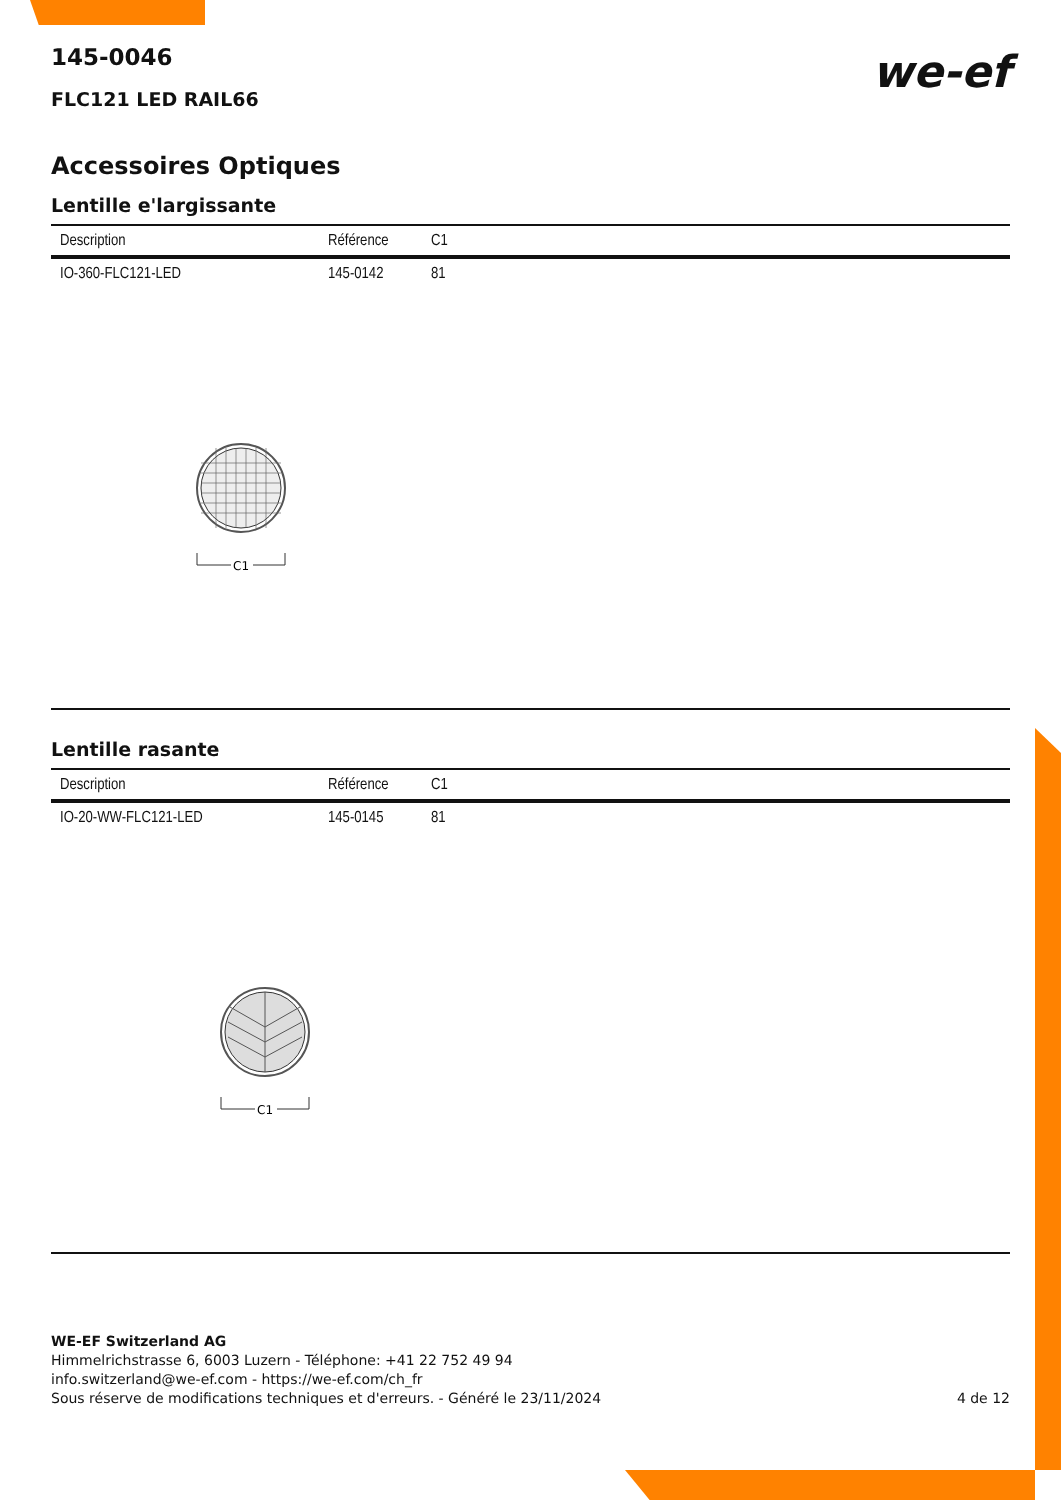we-ef
145-0046
FLC121 LED RAIL66
Accessoires Optiques
Lentille e'largissante
| Description | Référence | C1 |
| --- | --- | --- |
| IO-360-FLC121-LED | 145-0142 | 81 |
C1
Lentille rasante
| Description | Référence | C1 |
| --- | --- | --- |
| IO-20-WW-FLC121-LED | 145-0145 | 81 |
C1
WE-EF Switzerland AG
Himmelrichstrasse 6, 6003 Luzern - Téléphone: +41 22 752 49 94
info.switzerland@we-ef.com - https://we-ef.com/ch_fr
Sous réserve de modifications techniques et d'erreurs. - Généré le 23/11/2024 4 de 12